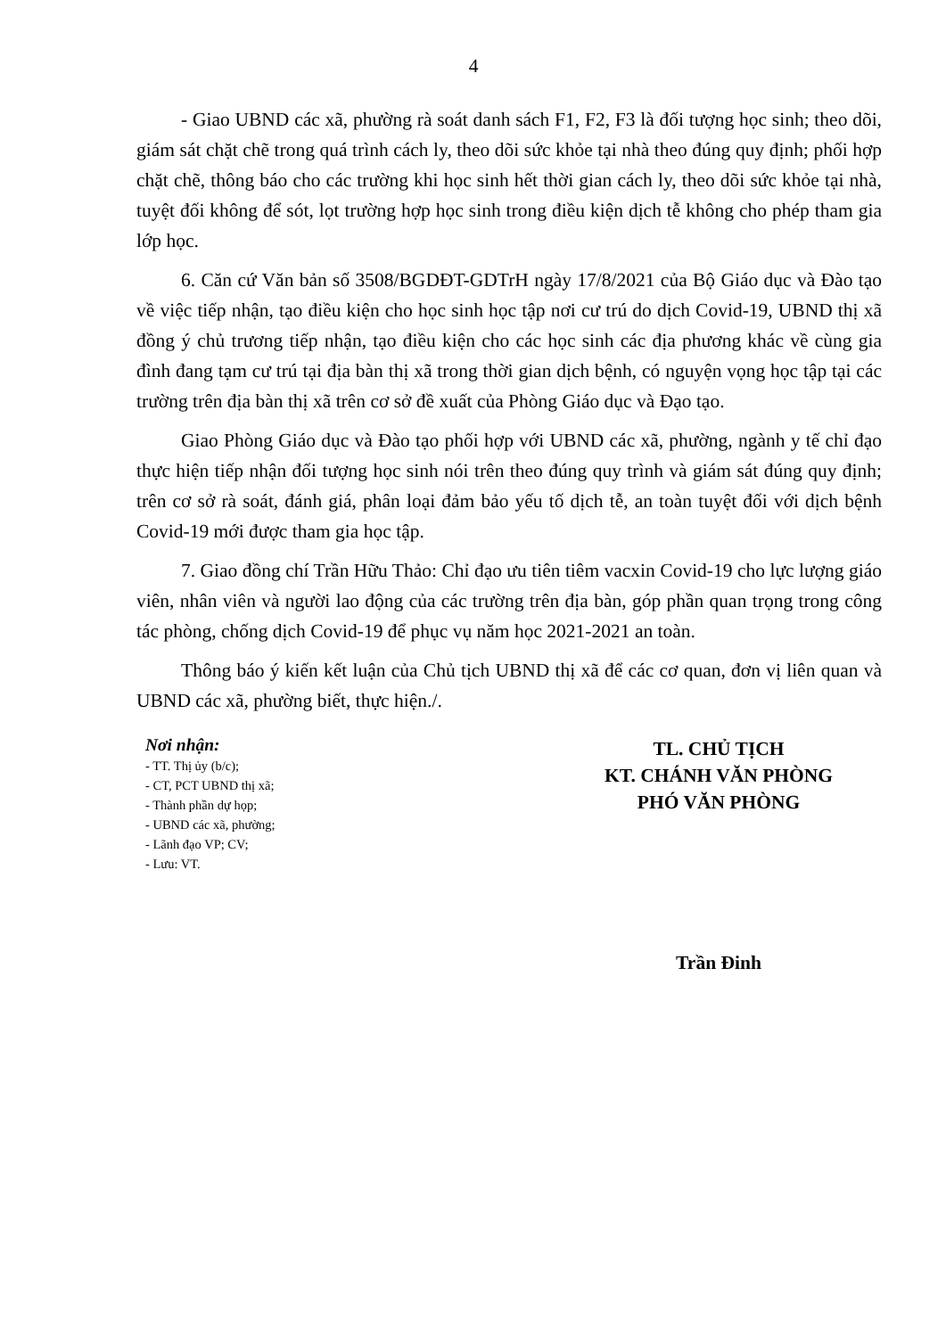4
- Giao UBND các xã, phường rà soát danh sách F1, F2, F3 là đối tượng học sinh; theo dõi, giám sát chặt chẽ trong quá trình cách ly, theo dõi sức khỏe tại nhà theo đúng quy định; phối hợp chặt chẽ, thông báo cho các trường khi học sinh hết thời gian cách ly, theo dõi sức khỏe tại nhà, tuyệt đối không để sót, lọt trường hợp học sinh trong điều kiện dịch tễ không cho phép tham gia lớp học.
6. Căn cứ Văn bản số 3508/BGDĐT-GDTrH ngày 17/8/2021 của Bộ Giáo dục và Đào tạo về việc tiếp nhận, tạo điều kiện cho học sinh học tập nơi cư trú do dịch Covid-19, UBND thị xã đồng ý chủ trương tiếp nhận, tạo điều kiện cho các học sinh các địa phương khác về cùng gia đình đang tạm cư trú tại địa bàn thị xã trong thời gian dịch bệnh, có nguyện vọng học tập tại các trường trên địa bàn thị xã trên cơ sở đề xuất của Phòng Giáo dục và Đạo tạo.
Giao Phòng Giáo dục và Đào tạo phối hợp với UBND các xã, phường, ngành y tế chỉ đạo thực hiện tiếp nhận đối tượng học sinh nói trên theo đúng quy trình và giám sát đúng quy định; trên cơ sở rà soát, đánh giá, phân loại đảm bảo yếu tố dịch tễ, an toàn tuyệt đối với dịch bệnh Covid-19 mới được tham gia học tập.
7. Giao đồng chí Trần Hữu Thảo: Chỉ đạo ưu tiên tiêm vacxin Covid-19 cho lực lượng giáo viên, nhân viên và người lao động của các trường trên địa bàn, góp phần quan trọng trong công tác phòng, chống dịch Covid-19 để phục vụ năm học 2021-2021 an toàn.
Thông báo ý kiến kết luận của Chủ tịch UBND thị xã để các cơ quan, đơn vị liên quan và UBND các xã, phường biết, thực hiện./.
Nơi nhận:
- TT. Thị ủy (b/c);
- CT, PCT UBND thị xã;
- Thành phần dự họp;
- UBND các xã, phường;
- Lãnh đạo VP; CV;
- Lưu: VT.
TL. CHỦ TỊCH
KT. CHÁNH VĂN PHÒNG
PHÓ VĂN PHÒNG
Trần Đinh